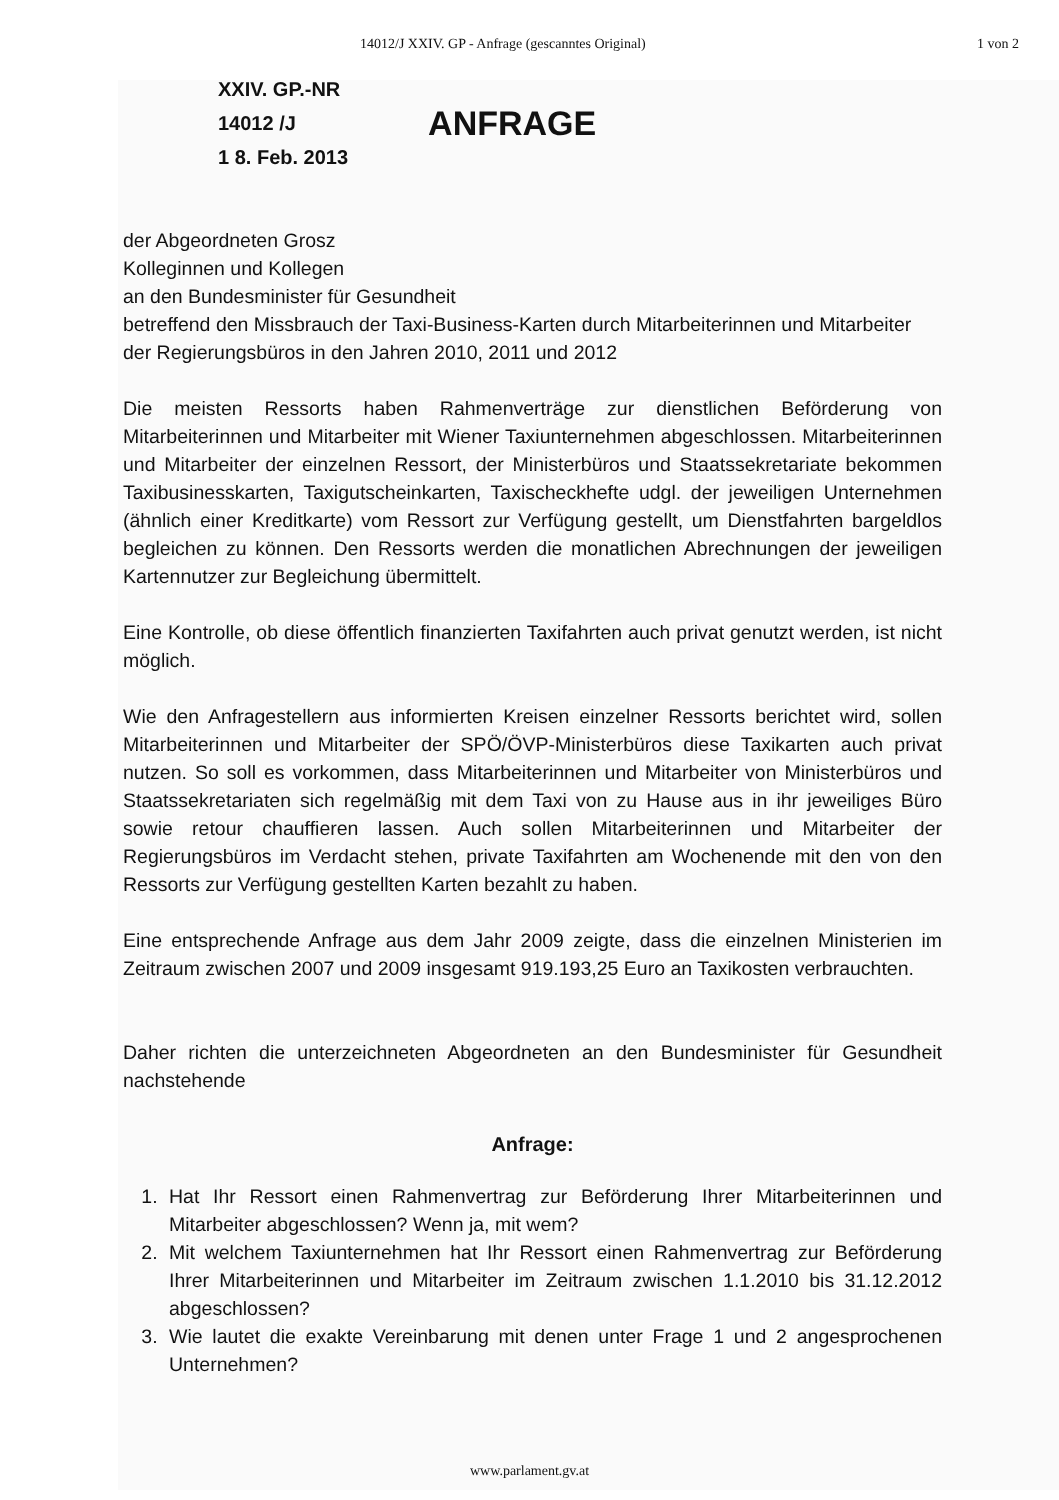14012/J XXIV. GP - Anfrage (gescanntes Original) 1 von 2
XXIV. GP.-NR
14012 /J
1 8. Feb. 2013
ANFRAGE
der Abgeordneten Grosz
Kolleginnen und Kollegen
an den Bundesminister für Gesundheit
betreffend den Missbrauch der Taxi-Business-Karten durch Mitarbeiterinnen und Mitarbeiter der Regierungsbüros in den Jahren 2010, 2011 und 2012
Die meisten Ressorts haben Rahmenverträge zur dienstlichen Beförderung von Mitarbeiterinnen und Mitarbeiter mit Wiener Taxiunternehmen abgeschlossen. Mitarbeiterinnen und Mitarbeiter der einzelnen Ressort, der Ministerbüros und Staatssekretariate bekommen Taxibusinesskarten, Taxigutscheinkarten, Taxischeckhefte udgl. der jeweiligen Unternehmen (ähnlich einer Kreditkarte) vom Ressort zur Verfügung gestellt, um Dienstfahrten bargeldlos begleichen zu können. Den Ressorts werden die monatlichen Abrechnungen der jeweiligen Kartennutzer zur Begleichung übermittelt.
Eine Kontrolle, ob diese öffentlich finanzierten Taxifahrten auch privat genutzt werden, ist nicht möglich.
Wie den Anfragestellern aus informierten Kreisen einzelner Ressorts berichtet wird, sollen Mitarbeiterinnen und Mitarbeiter der SPÖ/ÖVP-Ministerbüros diese Taxikarten auch privat nutzen. So soll es vorkommen, dass Mitarbeiterinnen und Mitarbeiter von Ministerbüros und Staatssekretariaten sich regelmäßig mit dem Taxi von zu Hause aus in ihr jeweiliges Büro sowie retour chauffieren lassen. Auch sollen Mitarbeiterinnen und Mitarbeiter der Regierungsbüros im Verdacht stehen, private Taxifahrten am Wochenende mit den von den Ressorts zur Verfügung gestellten Karten bezahlt zu haben.
Eine entsprechende Anfrage aus dem Jahr 2009 zeigte, dass die einzelnen Ministerien im Zeitraum zwischen 2007 und 2009 insgesamt 919.193,25 Euro an Taxikosten verbrauchten.
Daher richten die unterzeichneten Abgeordneten an den Bundesminister für Gesundheit nachstehende
Anfrage:
1. Hat Ihr Ressort einen Rahmenvertrag zur Beförderung Ihrer Mitarbeiterinnen und Mitarbeiter abgeschlossen? Wenn ja, mit wem?
2. Mit welchem Taxiunternehmen hat Ihr Ressort einen Rahmenvertrag zur Beförderung Ihrer Mitarbeiterinnen und Mitarbeiter im Zeitraum zwischen 1.1.2010 bis 31.12.2012 abgeschlossen?
3. Wie lautet die exakte Vereinbarung mit denen unter Frage 1 und 2 angesprochenen Unternehmen?
www.parlament.gv.at